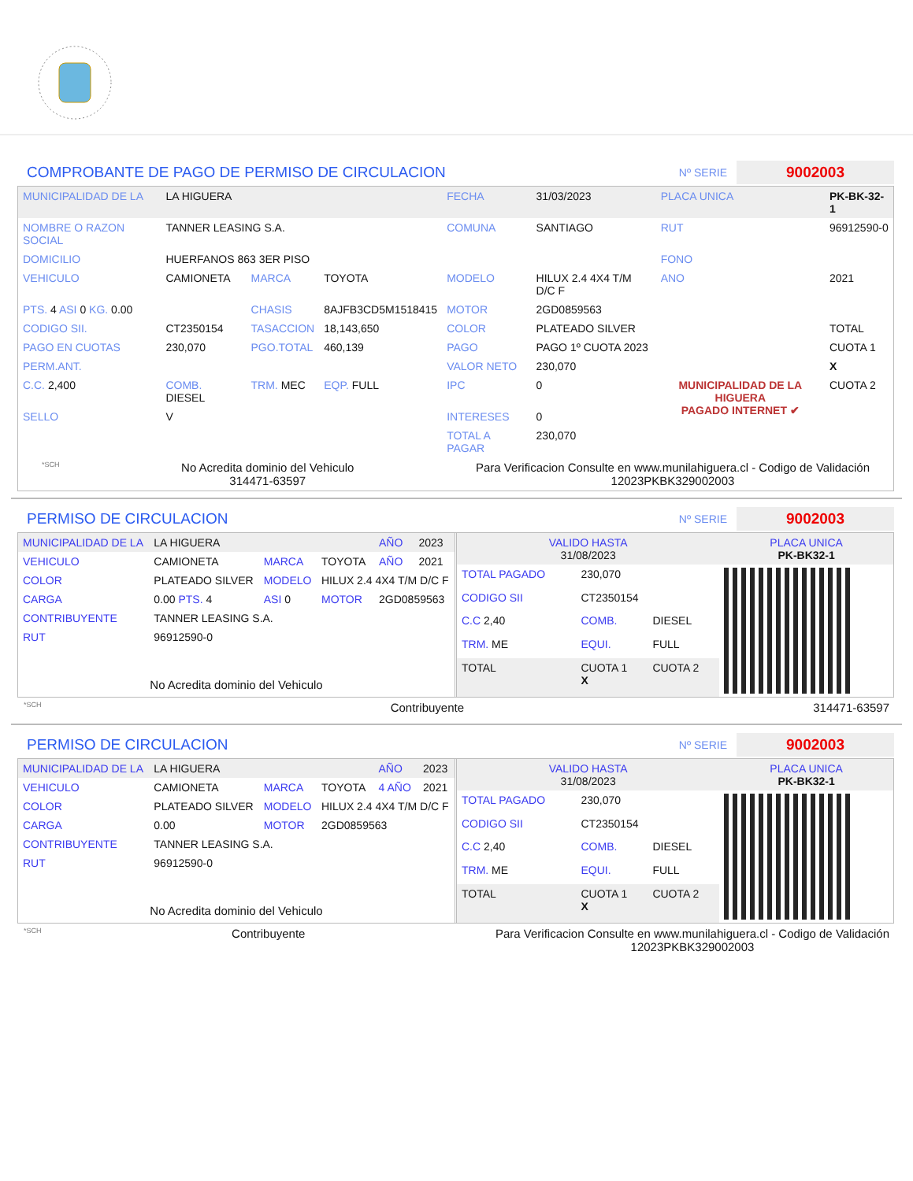COMPROBANTE DE PAGO DE PERMISO DE CIRCULACION Nº SERIE 9002003
| MUNICIPALIDAD DE LA | LA HIGUERA | | | FECHA | 31/03/2023 | PLACA UNICA | PK-BK-32-1 |
| NOMBRE O RAZON SOCIAL | TANNER LEASING S.A. | | | COMUNA | SANTIAGO | RUT | 96912590-0 |
| DOMICILIO | HUERFANOS 863 3ER PISO | | | | | FONO | |
| VEHICULO | CAMIONETA | MARCA | TOYOTA | MODELO | HILUX 2.4 4X4 T/M D/C F | ANO | 2021 |
| PTS. 4 ASI 0 KG. 0.00 | | CHASIS | 8AJFB3CD5M1518415 | MOTOR | 2GD0859563 | | |
| CODIGO SII. | CT2350154 | TASACCION | 18,143,650 | COLOR | PLATEADO SILVER | | TOTAL |
| PAGO EN CUOTAS | 230,070 | PGO.TOTAL | 460,139 | PAGO | PAGO 1º CUOTA 2023 | MUNICIPALIDAD DE LA HIGUERA PAGADO INTERNET ✔ | CUOTA 1 |
| PERM.ANT. | | | | VALOR NETO | 230,070 | | X |
| C.C. 2,400 | COMB. DIESEL | TRM. MEC | EQP. FULL | IPC | 0 | | CUOTA 2 |
| SELLO | V | | | INTERESES | 0 | | |
| | | | | TOTAL A PAGAR | 230,070 | | |
*SCH No Acredita dominio del Vehiculo
314471-63597 Para Verificacion Consulte en www.munilahiguera.cl - Codigo de Validación
12023PKBK329002003
PERMISO DE CIRCULACION Nº SERIE 9002003
| MUNICIPALIDAD DE LA | LA HIGUERA | | | AÑO | 2023 |
| VEHICULO | CAMIONETA | MARCA | TOYOTA | AÑO | 2021 |
| COLOR | PLATEADO SILVER | MODELO | HILUX 2.4 4X4 T/M D/C F | | |
| CARGA | 0.00 PTS. 4 | ASI 0 | MOTOR | 2GD0859563 | |
| CONTRIBUYENTE | TANNER LEASING S.A. | | | | |
| RUT | 96912590-0 | | | | |
| No Acredita dominio del Vehiculo | | | | | |
| VALIDO HASTA 31/08/2023 | | | PLACA UNICA PK-BK32-1 |
| TOTAL PAGADO | 230,070 | | |
| CODIGO SII | CT2350154 | | |
| C.C 2,40 | COMB. | DIESEL | |
| TRM. ME | EQUI. | FULL | |
| TOTAL | CUOTA 1 X | CUOTA 2 | |
*SCH Contribuyente 314471-63597
PERMISO DE CIRCULACION Nº SERIE 9002003
| MUNICIPALIDAD DE LA | LA HIGUERA | | | AÑO | 2023 |
| VEHICULO | CAMIONETA | MARCA | TOYOTA | 4 AÑO | 2021 |
| COLOR | PLATEADO SILVER | MODELO | HILUX 2.4 4X4 T/M D/C F | | |
| CARGA | 0.00 | MOTOR | 2GD0859563 | | |
| CONTRIBUYENTE | TANNER LEASING S.A. | | | | |
| RUT | 96912590-0 | | | | |
| No Acredita dominio del Vehiculo | | | | | |
| VALIDO HASTA 31/08/2023 | | | PLACA UNICA PK-BK32-1 |
| TOTAL PAGADO | 230,070 | | |
| CODIGO SII | CT2350154 | | |
| C.C 2,40 | COMB. | DIESEL | |
| TRM. ME | EQUI. | FULL | |
| TOTAL | CUOTA 1 X | CUOTA 2 | |
*SCH Contribuyente Para Verificacion Consulte en www.munilahiguera.cl - Codigo de Validación
12023PKBK329002003